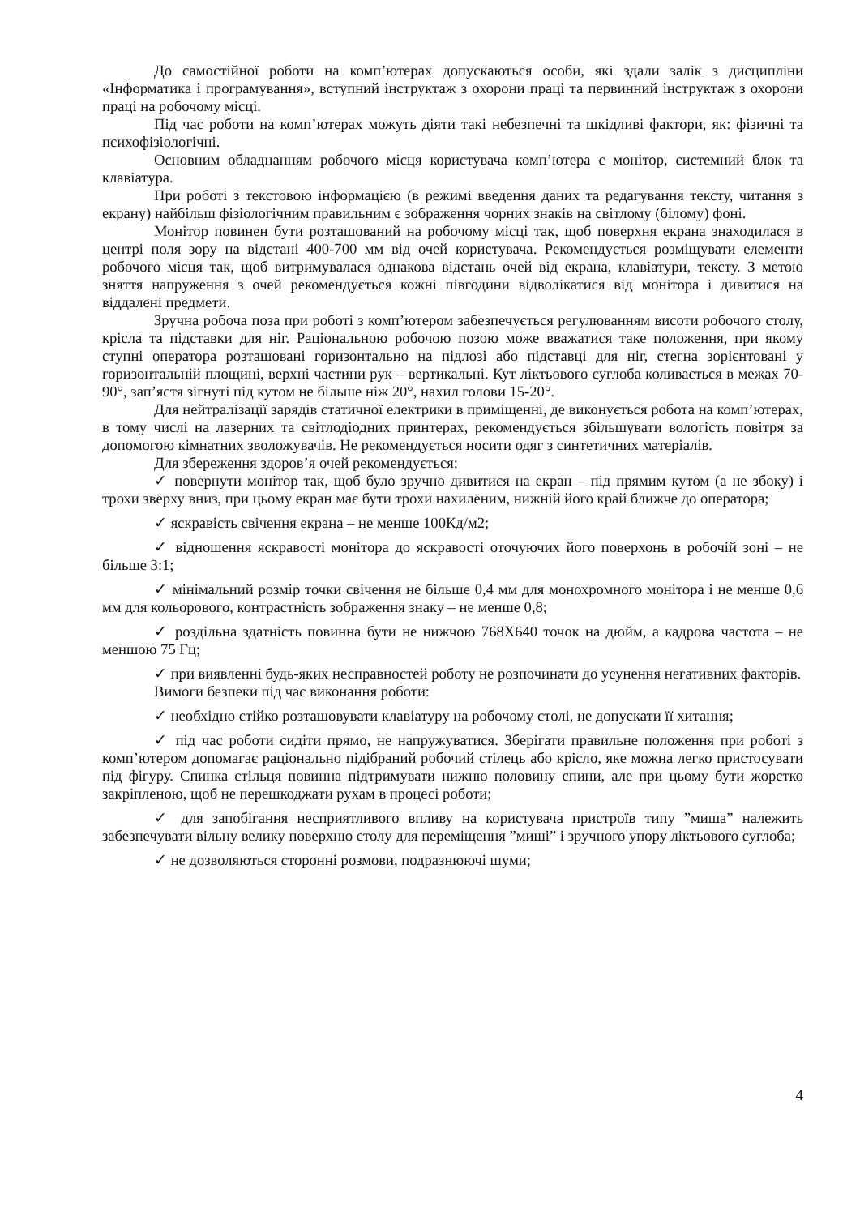До самостійної роботи на комп’ютерах допускаються особи, які здали залік з дисципліни «Інформатика і програмування», вступний інструктаж з охорони праці та первинний інструктаж з охорони праці на робочому місці.
Під час роботи на комп’ютерах можуть діяти такі небезпечні та шкідливі фактори, як: фізичні та психофізіологічні.
Основним обладнанням робочого місця користувача комп’ютера є монітор, системний блок та клавіатура.
При роботі з текстовою інформацією (в режимі введення даних та редагування тексту, читання з екрану) найбільш фізіологічним правильним є зображення чорних знаків на світлому (білому) фоні.
Монітор повинен бути розташований на робочому місці так, щоб поверхня екрана знаходилася в центрі поля зору на відстані 400-700 мм від очей користувача. Рекомендується розміщувати елементи робочого місця так, щоб витримувалася однакова відстань очей від екрана, клавіатури, тексту. З метою зняття напруження з очей рекомендується кожні півгодини відволікатися від монітора і дивитися на віддалені предмети.
Зручна робоча поза при роботі з комп’ютером забезпечується регулюванням висоти робочого столу, крісла та підставки для ніг. Раціональною робочою позою може вважатися таке положення, при якому ступні оператора розташовані горизонтально на підлозі або підставці для ніг, стегна зорієнтовані у горизонтальній площині, верхні частини рук – вертикальні. Кут ліктьового суглоба коливається в межах 70-90°, зап’ястя зігнуті під кутом не більше ніж 20°, нахил голови 15-20°.
Для нейтралізації зарядів статичної електрики в приміщенні, де виконується робота на комп’ютерах, в тому числі на лазерних та світлодіодних принтерах, рекомендується збільшувати вологість повітря за допомогою кімнатних зволожувачів. Не рекомендується носити одяг з синтетичних матеріалів.
Для збереження здоров’я очей рекомендується:
✓ повернути монітор так, щоб було зручно дивитися на екран – під прямим кутом (а не збоку) і трохи зверху вниз, при цьому екран має бути трохи нахиленим, нижній його край ближче до оператора;
✓ яскравість свічення екрана – не менше 100Кд/м2;
✓ відношення яскравості монітора до яскравості оточуючих його поверхонь в робочій зоні – не більше 3:1;
✓ мінімальний розмір точки свічення не більше 0,4 мм для монохромного монітора і не менше 0,6 мм для кольорового, контрастність зображення знаку – не менше 0,8;
✓ роздільна здатність повинна бути не нижчою 768X640 точок на дюйм, а кадрова частота – не меншою 75 Гц;
✓ при виявленні будь-яких несправностей роботу не розпочинати до усунення негативних факторів.
Вимоги безпеки під час виконання роботи:
✓ необхідно стійко розташовувати клавіатуру на робочому столі, не допускати її хитання;
✓ під час роботи сидіти прямо, не напружуватися. Зберігати правильне положення при роботі з комп’ютером допомагає раціонально підібраний робочий стілець або крісло, яке можна легко пристосувати під фігуру. Спинка стільця повинна підтримувати нижню половину спини, але при цьому бути жорстко закріпленою, щоб не перешкоджати рухам в процесі роботи;
✓ для запобігання несприятливого впливу на користувача пристроїв типу ”миша” належить забезпечувати вільну велику поверхню столу для переміщення ”миші” і зручного упору ліктьового суглоба;
✓ не дозволяються сторонні розмови, подразнюючі шуми;
4